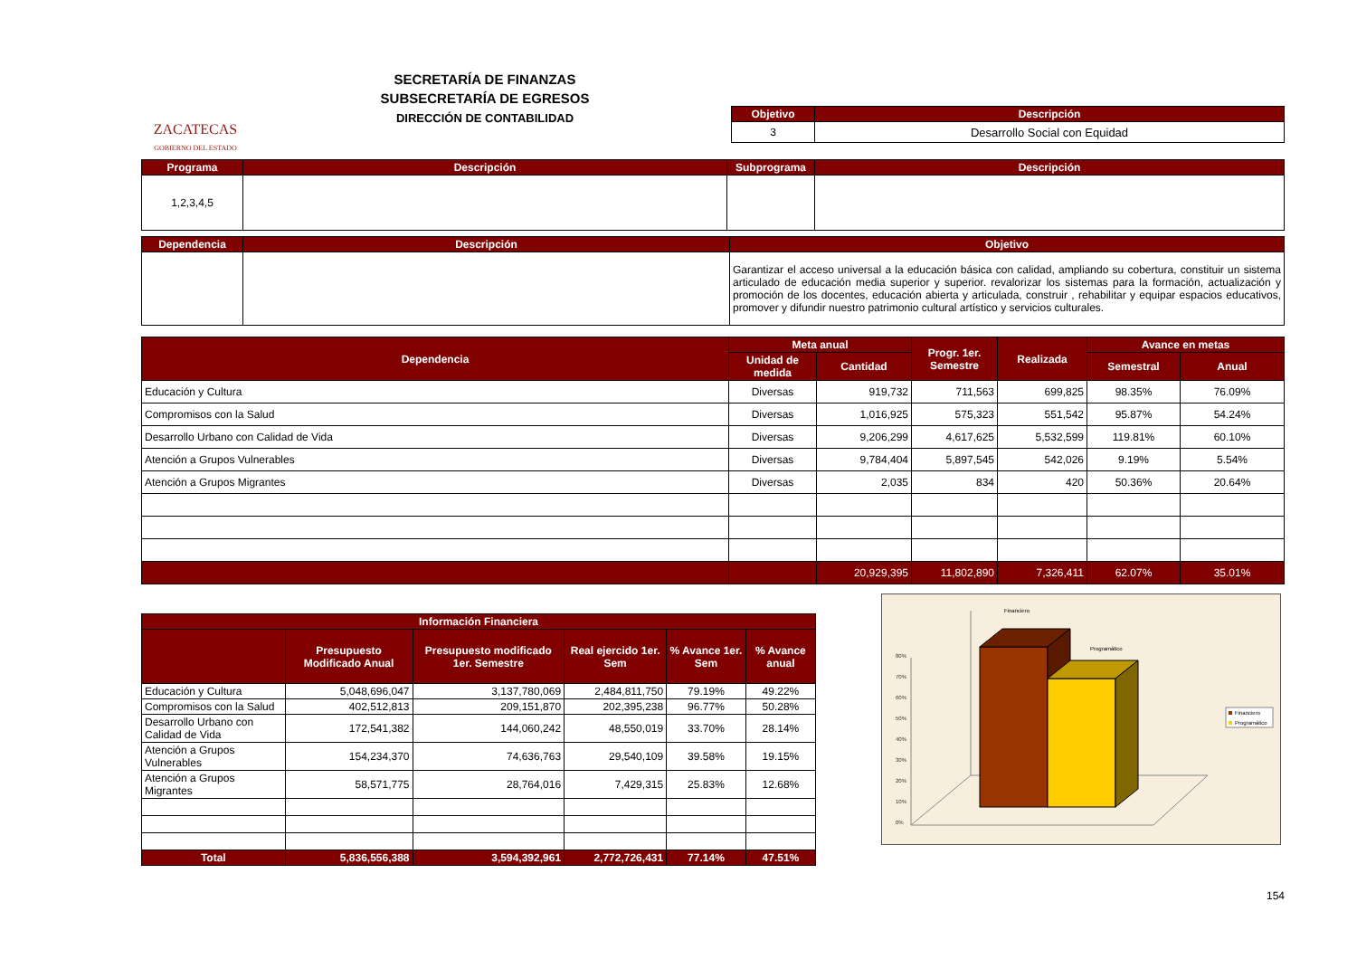ZACATECAS
GOBIERNO DEL ESTADO
SECRETARÍA DE FINANZAS
SUBSECRETARÍA DE EGRESOS
DIRECCIÓN DE CONTABILIDAD
| Objetivo | Descripción |
| --- | --- |
| 3 | Desarrollo Social con Equidad |
| Programa | Descripción | Subprograma | Descripción |
| --- | --- | --- | --- |
| 1,2,3,4,5 | | | |
| Dependencia | Descripción | Objetivo |
| --- | --- | --- |
| | | Garantizar el acceso universal a la educación básica con calidad, ampliando su cobertura, constituir un sistema articulado de educación media superior y superior. revalorizar los sistemas para la formación, actualización y promoción de los docentes, educación abierta y articulada, construir , rehabilitar y equipar espacios educativos, promover y difundir nuestro patrimonio cultural artístico y servicios culturales. |
| Dependencia | Meta anual | | Progr. 1er. Semestre | Realizada | Avance en metas | |
| --- | --- | --- | --- | --- | --- | --- |
| | Unidad de medida | Cantidad | | | Semestral | Anual |
| Educación y Cultura | Diversas | 919,732 | 711,563 | 699,825 | 98.35% | 76.09% |
| Compromisos con la Salud | Diversas | 1,016,925 | 575,323 | 551,542 | 95.87% | 54.24% |
| Desarrollo Urbano con Calidad de Vida | Diversas | 9,206,299 | 4,617,625 | 5,532,599 | 119.81% | 60.10% |
| Atención a Grupos Vulnerables | Diversas | 9,784,404 | 5,897,545 | 542,026 | 9.19% | 5.54% |
| Atención a Grupos Migrantes | Diversas | 2,035 | 834 | 420 | 50.36% | 20.64% |
| | | 20,929,395 | 11,802,890 | 7,326,411 | 62.07% | 35.01% |
| Información Financiera | | | | | |
| --- | --- | --- | --- | --- | --- |
| | Presupuesto Modificado Anual | Presupuesto modificado 1er. Semestre | Real ejercido 1er. Sem | % Avance 1er. Sem | % Avance anual |
| Educación y Cultura | 5,048,696,047 | 3,137,780,069 | 2,484,811,750 | 79.19% | 49.22% |
| Compromisos con la Salud | 402,512,813 | 209,151,870 | 202,395,238 | 96.77% | 50.28% |
| Desarrollo Urbano con Calidad de Vida | 172,541,382 | 144,060,242 | 48,550,019 | 33.70% | 28.14% |
| Atención a Grupos Vulnerables | 154,234,370 | 74,636,763 | 29,540,109 | 39.58% | 19.15% |
| Atención a Grupos Migrantes | 58,571,775 | 28,764,016 | 7,429,315 | 25.83% | 12.68% |
| Total | 5,836,556,388 | 3,594,392,961 | 2,772,726,431 | 77.14% | 47.51% |
Financiero
Programático
80%
70%
60%
50%
40%
30%
20%
10%
0%
Financiero
Programático
154